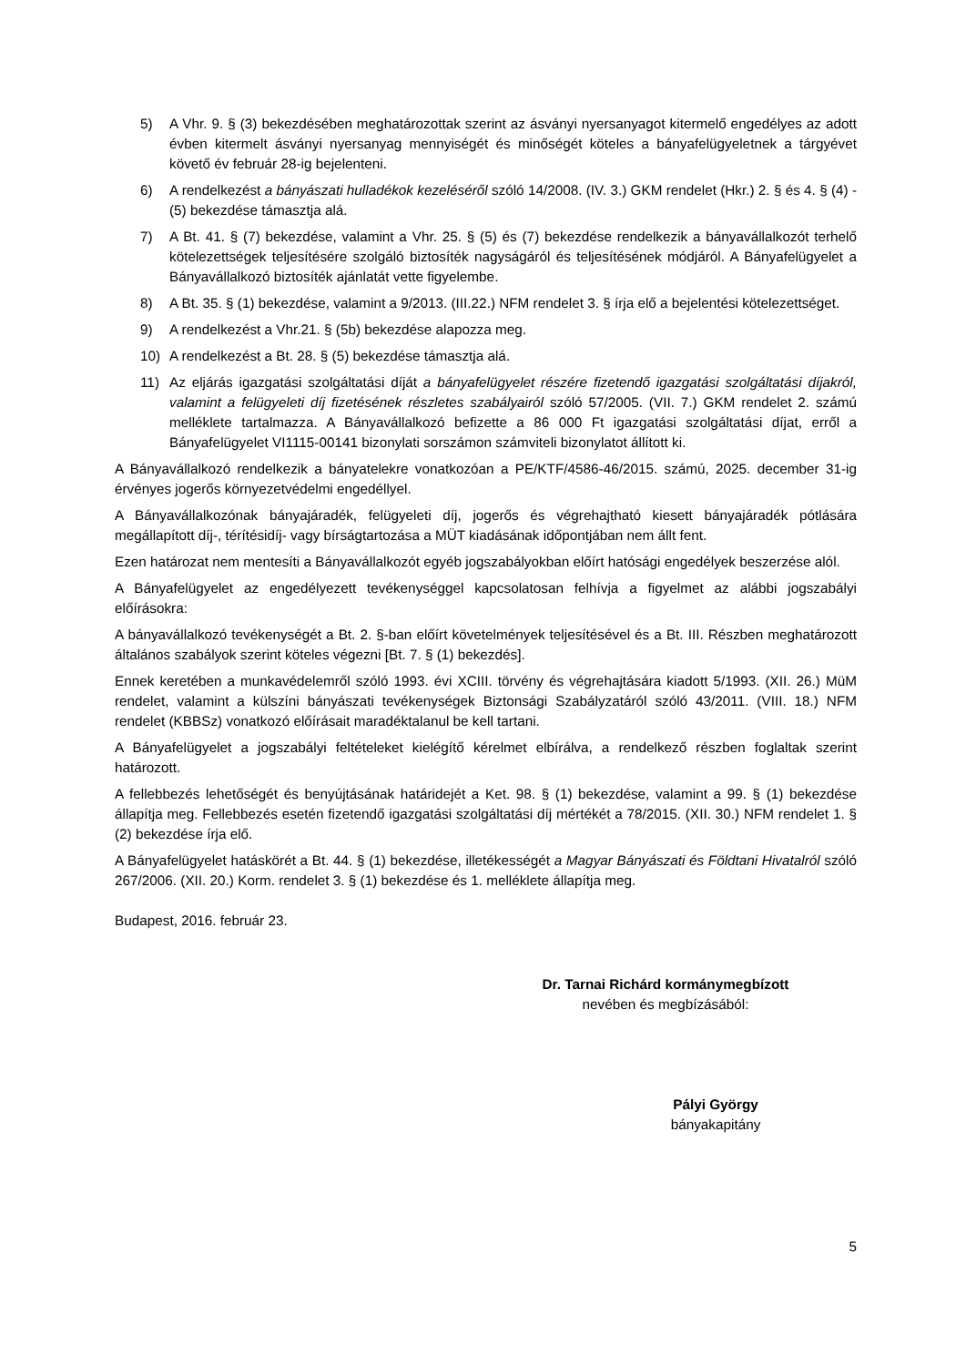5) A Vhr. 9. § (3) bekezdésében meghatározottak szerint az ásványi nyersanyagot kitermelő engedélyes az adott évben kitermelt ásványi nyersanyag mennyiségét és minőségét köteles a bányafelügyeletnek a tárgyévet követő év február 28-ig bejelenteni.
6) A rendelkezést a bányászati hulladékok kezeléséről szóló 14/2008. (IV. 3.) GKM rendelet (Hkr.) 2. § és 4. § (4) - (5) bekezdése támasztja alá.
7) A Bt. 41. § (7) bekezdése, valamint a Vhr. 25. § (5) és (7) bekezdése rendelkezik a bányavállalkozót terhelő kötelezettségek teljesítésére szolgáló biztosíték nagyságáról és teljesítésének módjáról. A Bányafelügyelet a Bányavállalkozó biztosíték ajánlatát vette figyelembe.
8) A Bt. 35. § (1) bekezdése, valamint a 9/2013. (III.22.) NFM rendelet 3. § írja elő a bejelentési kötelezettséget.
9) A rendelkezést a Vhr.21. § (5b) bekezdése alapozza meg.
10) A rendelkezést a Bt. 28. § (5) bekezdése támasztja alá.
11) Az eljárás igazgatási szolgáltatási díját a bányafelügyelet részére fizetendő igazgatási szolgáltatási díjakról, valamint a felügyeleti díj fizetésének részletes szabályairól szóló 57/2005. (VII. 7.) GKM rendelet 2. számú melléklete tartalmazza. A Bányavállalkozó befizette a 86 000 Ft igazgatási szolgáltatási díjat, erről a Bányafelügyelet VI1115-00141 bizonylati sorszámon számviteli bizonylatot állított ki.
A Bányavállalkozó rendelkezik a bányatelekre vonatkozóan a PE/KTF/4586-46/2015. számú, 2025. december 31-ig érvényes jogerős környezetvédelmi engedéllyel.
A Bányavállalkozónak bányajáradék, felügyeleti díj, jogerős és végrehajtható kiesett bányajáradék pótlására megállapított díj-, térítésidíj- vagy bírságtartozása a MÜT kiadásának időpontjában nem állt fent.
Ezen határozat nem mentesíti a Bányavállalkozót egyéb jogszabályokban előírt hatósági engedélyek beszerzése alól.
A Bányafelügyelet az engedélyezett tevékenységgel kapcsolatosan felhívja a figyelmet az alábbi jogszabályi előírásokra:
A bányavállalkozó tevékenységét a Bt. 2. §-ban előírt követelmények teljesítésével és a Bt. III. Részben meghatározott általános szabályok szerint köteles végezni [Bt. 7. § (1) bekezdés].
Ennek keretében a munkavédelemről szóló 1993. évi XCIII. törvény és végrehajtására kiadott 5/1993. (XII. 26.) MüM rendelet, valamint a külszíni bányászati tevékenységek Biztonsági Szabályzatáról szóló 43/2011. (VIII. 18.) NFM rendelet (KBBSz) vonatkozó előírásait maradéktalanul be kell tartani.
A Bányafelügyelet a jogszabályi feltételeket kielégítő kérelmet elbírálva, a rendelkező részben foglaltak szerint határozott.
A fellebbezés lehetőségét és benyújtásának határidejét a Ket. 98. § (1) bekezdése, valamint a 99. § (1) bekezdése állapítja meg. Fellebbezés esetén fizetendő igazgatási szolgáltatási díj mértékét a 78/2015. (XII. 30.) NFM rendelet 1. § (2) bekezdése írja elő.
A Bányafelügyelet hatáskörét a Bt. 44. § (1) bekezdése, illetékességét a Magyar Bányászati és Földtani Hivatalról szóló 267/2006. (XII. 20.) Korm. rendelet 3. § (1) bekezdése és 1. melléklete állapítja meg.
Budapest, 2016. február 23.
Dr. Tarnai Richárd kormánymegbízott
nevében és megbízásából:
Pályi György
bányakapitány
5